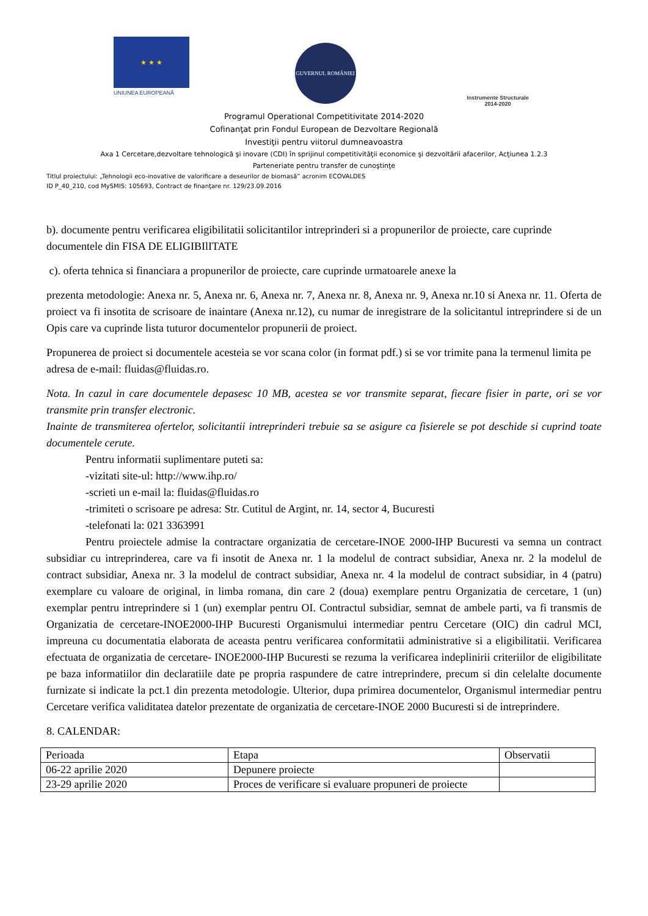★ ★ ★
UNIUNEA EUROPEANĂ
GUVERNUL ROMÂNIEI
Instrumente Structurale
2014-2020
Programul Operational Competitivitate 2014-2020
Cofinanţat prin Fondul European de Dezvoltare Regională
Investiţii pentru viitorul dumneavoastra
Axa 1 Cercetare,dezvoltare tehnologică şi inovare (CDI) în sprijinul competitivităţii economice şi dezvoltării afacerilor, Acţiunea 1.2.3
Parteneriate pentru transfer de cunoştinţe
Titlul proiectului: „Tehnologii eco-inovative de valorificare a deseurilor de biomasă” acronim ECOVALDES
ID P_40_210, cod MySMIS: 105693, Contract de finanţare nr. 129/23.09.2016
b). documente pentru verificarea eligibilitatii solicitantilor intreprinderi si a propunerilor de proiecte, care cuprinde documentele din FISA DE ELIGIBIlITATE
c). oferta tehnica si financiara a propunerilor de proiecte, care cuprinde urmatoarele anexe la
prezenta metodologie: Anexa nr. 5, Anexa nr. 6, Anexa nr. 7, Anexa nr. 8, Anexa nr. 9, Anexa nr.10 si Anexa nr. 11. Oferta de proiect va fi insotita de scrisoare de inaintare (Anexa nr.12), cu numar de inregistrare de la solicitantul intreprindere si de un Opis care va cuprinde lista tuturor documentelor propunerii de proiect.
Propunerea de proiect si documentele acesteia se vor scana color (in format pdf.) si se vor trimite pana la termenul limita pe adresa de e-mail: fluidas@fluidas.ro.
Nota. In cazul in care documentele depasesc 10 MB, acestea se vor transmite separat, fiecare fisier in parte, ori se vor transmite prin transfer electronic.
Inainte de transmiterea ofertelor, solicitantii intreprinderi trebuie sa se asigure ca fisierele se pot deschide si cuprind toate documentele cerute.
Pentru informatii suplimentare puteti sa:
-vizitati site-ul: http://www.ihp.ro/
-scrieti un e-mail la: fluidas@fluidas.ro
-trimiteti o scrisoare pe adresa: Str. Cutitul de Argint, nr. 14, sector 4, Bucuresti
-telefonati la: 021 3363991
Pentru proiectele admise la contractare organizatia de cercetare-INOE 2000-IHP Bucuresti va semna un contract subsidiar cu intreprinderea, care va fi insotit de Anexa nr. 1 la modelul de contract subsidiar, Anexa nr. 2 la modelul de contract subsidiar, Anexa nr. 3 la modelul de contract subsidiar, Anexa nr. 4 la modelul de contract subsidiar, in 4 (patru) exemplare cu valoare de original, in limba romana, din care 2 (doua) exemplare pentru Organizatia de cercetare, 1 (un) exemplar pentru intreprindere si 1 (un) exemplar pentru OI. Contractul subsidiar, semnat de ambele parti, va fi transmis de Organizatia de cercetare-INOE2000-IHP Bucuresti Organismului intermediar pentru Cercetare (OIC) din cadrul MCI, impreuna cu documentatia elaborata de aceasta pentru verificarea conformitatii administrative si a eligibilitatii. Verificarea efectuata de organizatia de cercetare- INOE2000-IHP Bucuresti se rezuma la verificarea indeplinirii criteriilor de eligibilitate pe baza informatiilor din declaratiile date pe propria raspundere de catre intreprindere, precum si din celelalte documente furnizate si indicate la pct.1 din prezenta metodologie. Ulterior, dupa primirea documentelor, Organismul intermediar pentru Cercetare verifica validitatea datelor prezentate de organizatia de cercetare-INOE 2000 Bucuresti si de intreprindere.
8. CALENDAR:
| Perioada | Etapa | Observatii |
| 06-22 aprilie 2020 | Depunere proiecte | |
| 23-29 aprilie 2020 | Proces de verificare si evaluare propuneri de proiecte | |